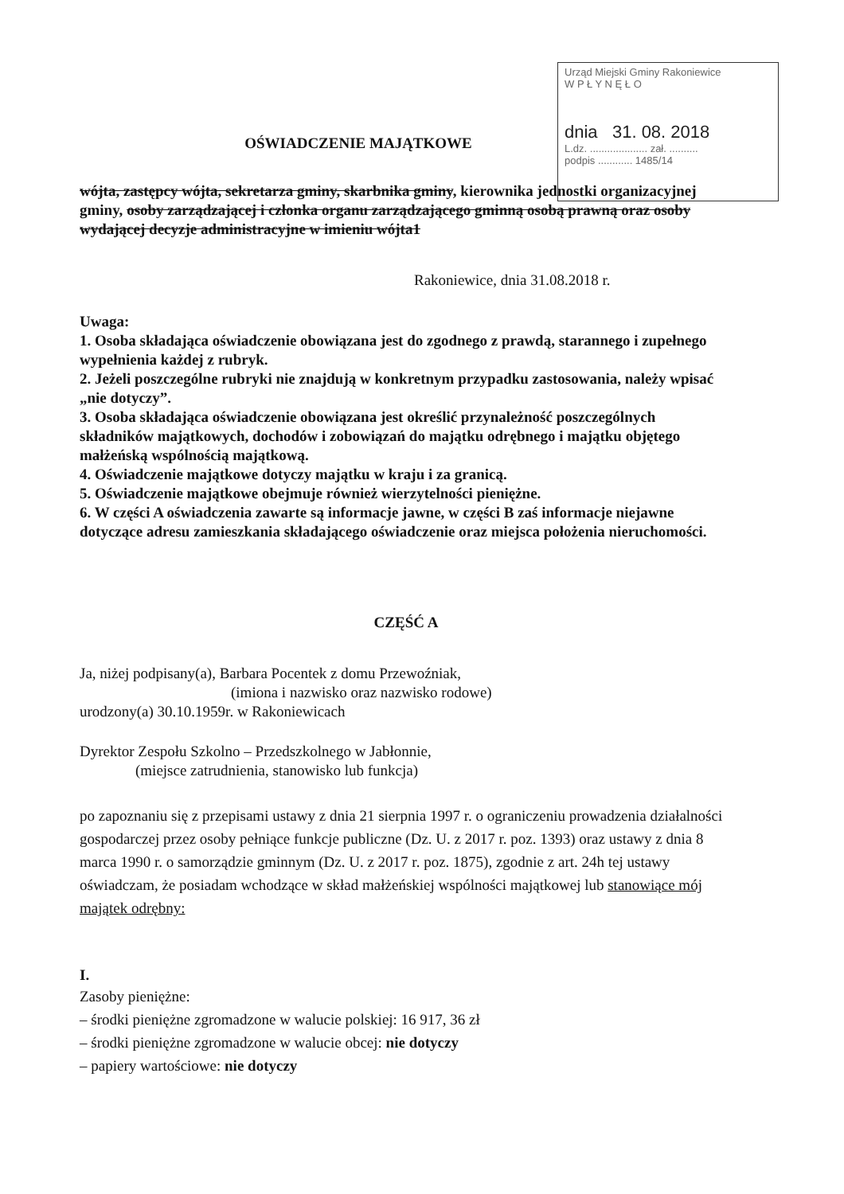Urząd Miejski Gminy Rakoniewice
W P Ł Y N Ę Ł O
dnia 31. 08. 2018
L.dz. .................... zał. ..........
podpis ............ 1485/14
OŚWIADCZENIE MAJĄTKOWE
wójta, zastępcy wójta, sekretarza gminy, skarbnika gminy, kierownika jednostki organizacyjnej gminy, osoby zarządzającej i członka organu zarządzającego gminną osobą prawną oraz osoby wydającej decyzje administracyjne w imieniu wójta1
Rakoniewice, dnia 31.08.2018 r.
Uwaga:
1. Osoba składająca oświadczenie obowiązana jest do zgodnego z prawdą, starannego i zupełnego wypełnienia każdej z rubryk.
2. Jeżeli poszczególne rubryki nie znajdują w konkretnym przypadku zastosowania, należy wpisać „nie dotyczy”.
3. Osoba składająca oświadczenie obowiązana jest określić przynależność poszczególnych składników majątkowych, dochodów i zobowiązań do majątku odrębnego i majątku objętego małżeńską wspólnością majątkową.
4. Oświadczenie majątkowe dotyczy majątku w kraju i za granicą.
5. Oświadczenie majątkowe obejmuje również wierzytelności pieniężne.
6. W części A oświadczenia zawarte są informacje jawne, w części B zaś informacje niejawne dotyczące adresu zamieszkania składającego oświadczenie oraz miejsca położenia nieruchomości.
CZĘŚĆ A
Ja, niżej podpisany(a), Barbara Pocentek z domu Przewoźniak,
(imiona i nazwisko oraz nazwisko rodowe)
urodzony(a) 30.10.1959r. w Rakoniewicach
Dyrektor Zespołu Szkolno – Przedszkolnego w Jabłonnie,
(miejsce zatrudnienia, stanowisko lub funkcja)
po zapoznaniu się z przepisami ustawy z dnia 21 sierpnia 1997 r. o ograniczeniu prowadzenia działalności gospodarczej przez osoby pełniące funkcje publiczne (Dz. U. z 2017 r. poz. 1393) oraz ustawy z dnia 8 marca 1990 r. o samorządzie gminnym (Dz. U. z 2017 r. poz. 1875), zgodnie z art. 24h tej ustawy oświadczam, że posiadam wchodzące w skład małżeńskiej wspólności majątkowej lub stanowiące mój majątek odrębny:
I.
Zasoby pieniężne:
– środki pieniężne zgromadzone w walucie polskiej: 16 917, 36 zł
– środki pieniężne zgromadzone w walucie obcej: nie dotyczy
– papiery wartościowe: nie dotyczy